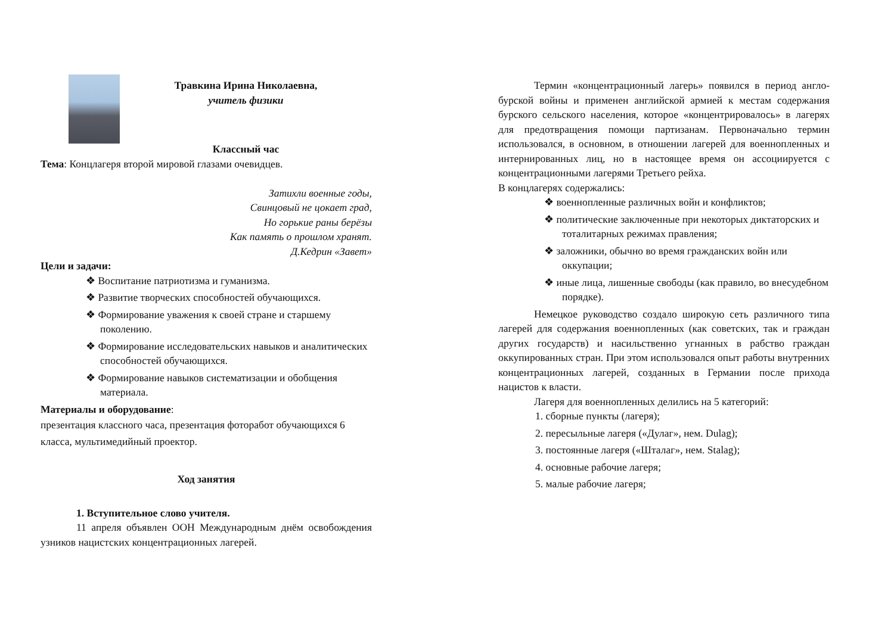Травкина Ирина Николаевна,
учитель физики
Классный час
Тема: Концлагеря второй мировой глазами очевидцев.
Затихли военные годы,
Свинцовый не цокает град,
Но горькие раны берёзы
Как память о прошлом хранят.
Д.Кедрин «Завет»
Цели и задачи:
❖ Воспитание патриотизма и гуманизма.
❖ Развитие творческих способностей обучающихся.
❖ Формирование уважения к своей стране и старшему поколению.
❖ Формирование исследовательских навыков и аналитических способностей обучающихся.
❖ Формирование навыков систематизации и обобщения материала.
Материалы и оборудование:
презентация классного часа, презентация фоторабот обучающихся 6 класса, мультимедийный проектор.
Ход занятия
1. Вступительное слово учителя.
11 апреля объявлен ООН Международным днём освобождения узников нацистских концентрационных лагерей.
Термин «концентрационный лагерь» появился в период англо-бурской войны и применен английской армией к местам содержания бурского сельского населения, которое «концентрировалось» в лагерях для предотвращения помощи партизанам. Первоначально термин использовался, в основном, в отношении лагерей для военнопленных и интернированных лиц, но в настоящее время он ассоциируется с концентрационными лагерями Третьего рейха.
В концлагерях содержались:
❖ военнопленные различных войн и конфликтов;
❖ политические заключенные при некоторых диктаторских и тоталитарных режимах правления;
❖ заложники, обычно во время гражданских войн или оккупации;
❖ иные лица, лишенные свободы (как правило, во внесудебном порядке).
Немецкое руководство создало широкую сеть различного типа лагерей для содержания военнопленных (как советских, так и граждан других государств) и насильственно угнанных в рабство граждан оккупированных стран. При этом использовался опыт работы внутренних концентрационных лагерей, созданных в Германии после прихода нацистов к власти.
Лагеря для военнопленных делились на 5 категорий:
1. сборные пункты (лагеря);
2. пересыльные лагеря («Дулаг», нем. Dulag);
3. постоянные лагеря («Шталаг», нем. Stalag);
4. основные рабочие лагеря;
5. малые рабочие лагеря;